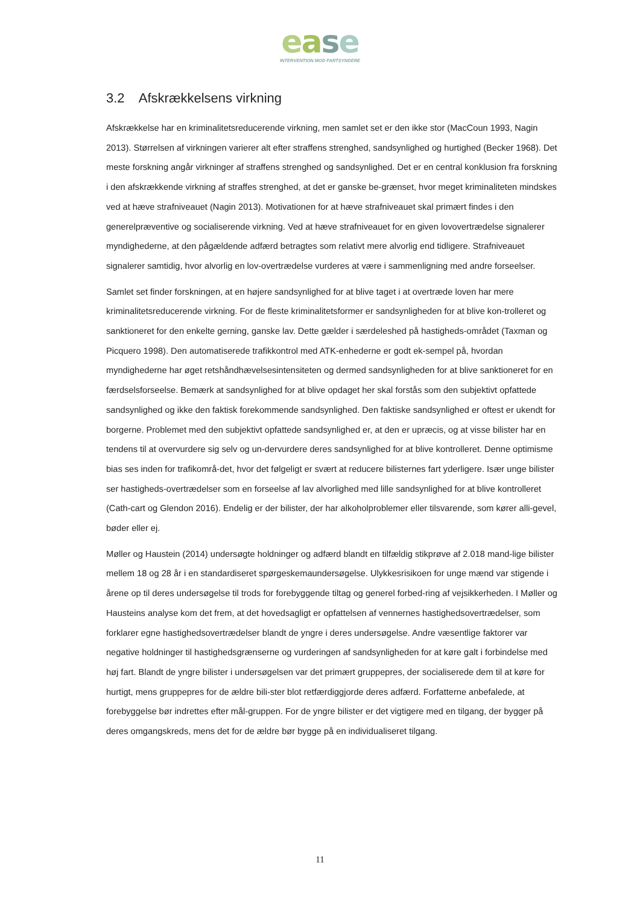ease
INTERVENTION MOD FARTSYNDERE
3.2 Afskrækkelsens virkning
Afskrækkelse har en kriminalitetsreducerende virkning, men samlet set er den ikke stor (MacCoun 1993, Nagin 2013). Størrelsen af virkningen varierer alt efter straffens strenghed, sandsynlighed og hurtighed (Becker 1968). Det meste forskning angår virkninger af straffens strenghed og sandsynlighed. Det er en central konklusion fra forskning i den afskrækkende virkning af straffes strenghed, at det er ganske be-grænset, hvor meget kriminaliteten mindskes ved at hæve strafniveauet (Nagin 2013). Motivationen for at hæve strafniveauet skal primært findes i den generelpræventive og socialiserende virkning. Ved at hæve strafniveauet for en given lovovertrædelse signalerer myndighederne, at den pågældende adfærd betragtes som relativt mere alvorlig end tidligere. Strafniveauet signalerer samtidig, hvor alvorlig en lov-overtrædelse vurderes at være i sammenligning med andre forseelser.
Samlet set finder forskningen, at en højere sandsynlighed for at blive taget i at overtræde loven har mere kriminalitetsreducerende virkning. For de fleste kriminalitetsformer er sandsynligheden for at blive kon-trolleret og sanktioneret for den enkelte gerning, ganske lav. Dette gælder i særdeleshed på hastigheds-området (Taxman og Picquero 1998). Den automatiserede trafikkontrol med ATK-enhederne er godt ek-sempel på, hvordan myndighederne har øget retshåndhævelsesintensiteten og dermed sandsynligheden for at blive sanktioneret for en færdselsforseelse. Bemærk at sandsynlighed for at blive opdaget her skal forstås som den subjektivt opfattede sandsynlighed og ikke den faktisk forekommende sandsynlighed. Den faktiske sandsynlighed er oftest er ukendt for borgerne. Problemet med den subjektivt opfattede sandsynlighed er, at den er upræcis, og at visse bilister har en tendens til at overvurdere sig selv og un-dervurdere deres sandsynlighed for at blive kontrolleret. Denne optimisme bias ses inden for trafikområ-det, hvor det følgeligt er svært at reducere bilisternes fart yderligere. Især unge bilister ser hastigheds-overtrædelser som en forseelse af lav alvorlighed med lille sandsynlighed for at blive kontrolleret (Cath-cart og Glendon 2016). Endelig er der bilister, der har alkoholproblemer eller tilsvarende, som kører alli-gevel, bøder eller ej.
Møller og Haustein (2014) undersøgte holdninger og adfærd blandt en tilfældig stikprøve af 2.018 mand-lige bilister mellem 18 og 28 år i en standardiseret spørgeskemaundersøgelse. Ulykkesrisikoen for unge mænd var stigende i årene op til deres undersøgelse til trods for forebyggende tiltag og generel forbed-ring af vejsikkerheden. I Møller og Hausteins analyse kom det frem, at det hovedsagligt er opfattelsen af vennernes hastighedsovertrædelser, som forklarer egne hastighedsovertrædelser blandt de yngre i deres undersøgelse. Andre væsentlige faktorer var negative holdninger til hastighedsgrænserne og vurderingen af sandsynligheden for at køre galt i forbindelse med høj fart. Blandt de yngre bilister i undersøgelsen var det primært gruppepres, der socialiserede dem til at køre for hurtigt, mens gruppepres for de ældre bili-ster blot retfærdiggjorde deres adfærd. Forfatterne anbefalede, at forebyggelse bør indrettes efter mål-gruppen. For de yngre bilister er det vigtigere med en tilgang, der bygger på deres omgangskreds, mens det for de ældre bør bygge på en individualiseret tilgang.
11